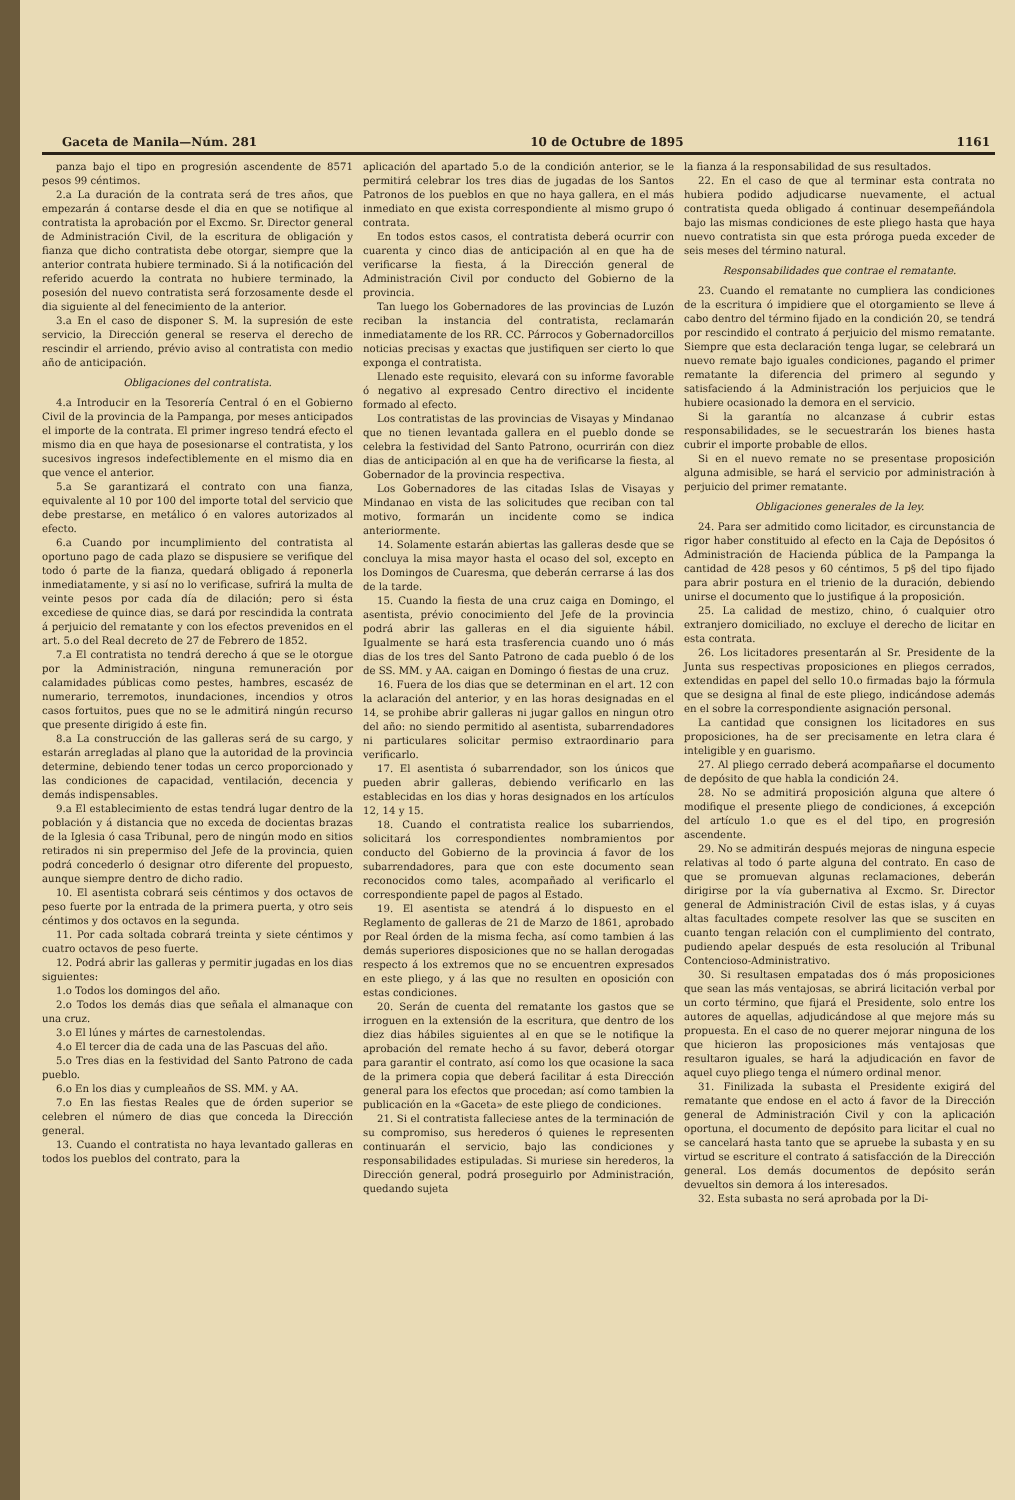Gaceta de Manila—Núm. 281 10 de Octubre de 1895 1161
panza bajo el tipo en progresión ascendente de 8571 pesos 99 céntimos.
2.a La duración de la contrata será de tres años, que empezarán á contarse desde el dia en que se notifique al contratista la aprobación por el Excmo. Sr. Director general de Administración Civil, de la escritura de obligación y fianza que dicho contratista debe otorgar, siempre que la anterior contrata hubiere terminado. Si á la notificación del referido acuerdo la contrata no hubiere terminado, la posesión del nuevo contratista será forzosamente desde el dia siguiente al del fenecimiento de la anterior.
3.a En el caso de disponer S. M. la supresión de este servicio, la Dirección general se reserva el derecho de rescindir el arriendo, prévio aviso al contratista con medio año de anticipación.
Obligaciones del contratista.
4.a Introducir en la Tesorería Central ó en el Gobierno Civil de la provincia de la Pampanga, por meses anticipados el importe de la contrata. El primer ingreso tendrá efecto el mismo dia en que haya de posesionarse el contratista, y los sucesivos ingresos indefectiblemente en el mismo dia en que vence el anterior.
5.a Se garantizará el contrato con una fianza, equivalente al 10 por 100 del importe total del servicio que debe prestarse, en metálico ó en valores autorizados al efecto.
6.a Cuando por incumplimiento del contratista al oportuno pago de cada plazo se dispusiere se verifique del todo ó parte de la fianza, quedará obligado á reponerla inmediatamente, y si así no lo verificase, sufrirá la multa de veinte pesos por cada día de dilación; pero si ésta excediese de quince dias, se dará por rescindida la contrata á perjuicio del rematante y con los efectos prevenidos en el art. 5.o del Real decreto de 27 de Febrero de 1852.
7.a El contratista no tendrá derecho á que se le otorgue por la Administración, ninguna remuneración por calamidades públicas como pestes, hambres, escaséz de numerario, terremotos, inundaciones, incendios y otros casos fortuitos, pues que no se le admitirá ningún recurso que presente dirigido á este fin.
8.a La construcción de las galleras será de su cargo, y estarán arregladas al plano que la autoridad de la provincia determine, debiendo tener todas un cerco proporcionado y las condiciones de capacidad, ventilación, decencia y demás indispensables.
9.a El establecimiento de estas tendrá lugar dentro de la población y á distancia que no exceda de docientas brazas de la Iglesia ó casa Tribunal, pero de ningún modo en sitios retirados ni sin prepermiso del Jefe de la provincia, quien podrá concederlo ó designar otro diferente del propuesto, aunque siempre dentro de dicho radio.
10. El asentista cobrará seis céntimos y dos octavos de peso fuerte por la entrada de la primera puerta, y otro seis céntimos y dos octavos en la segunda.
11. Por cada soltada cobrará treinta y siete céntimos y cuatro octavos de peso fuerte.
12. Podrá abrir las galleras y permitir jugadas en los dias siguientes:
1.o Todos los domingos del año.
2.o Todos los demás dias que señala el almanaque con una cruz.
3.o El lúnes y mártes de carnestolendas.
4.o El tercer dia de cada una de las Pascuas del año.
5.o Tres dias en la festividad del Santo Patrono de cada pueblo.
6.o En los dias y cumpleaños de SS. MM. y AA.
7.o En las fiestas Reales que de órden superior se celebren el número de dias que conceda la Dirección general.
13. Cuando el contratista no haya levantado galleras en todos los pueblos del contrato, para la
aplicación del apartado 5.o de la condición anterior, se le permitirá celebrar los tres dias de jugadas de los Santos Patronos de los pueblos en que no haya gallera, en el más inmediato en que exista correspondiente al mismo grupo ó contrata.
En todos estos casos, el contratista deberá ocurrir con cuarenta y cinco dias de anticipación al en que ha de verificarse la fiesta, á la Dirección general de Administración Civil por conducto del Gobierno de la provincia.
Tan luego los Gobernadores de las provincias de Luzón reciban la instancia del contratista, reclamarán inmediatamente de los RR. CC. Párrocos y Gobernadorcillos noticias precisas y exactas que justifiquen ser cierto lo que exponga el contratista.
Llenado este requisito, elevará con su informe favorable ó negativo al expresado Centro directivo el incidente formado al efecto.
Los contratistas de las provincias de Visayas y Mindanao que no tienen levantada gallera en el pueblo donde se celebra la festividad del Santo Patrono, ocurrirán con diez dias de anticipación al en que ha de verificarse la fiesta, al Gobernador de la provincia respectiva.
Los Gobernadores de las citadas Islas de Visayas y Mindanao en vista de las solicitudes que reciban con tal motivo, formarán un incidente como se indica anteriormente.
14. Solamente estarán abiertas las galleras desde que se concluya la misa mayor hasta el ocaso del sol, excepto en los Domingos de Cuaresma, que deberán cerrarse á las dos de la tarde.
15. Cuando la fiesta de una cruz caiga en Domingo, el asentista, prévio conocimiento del Jefe de la provincia podrá abrir las galleras en el dia siguiente hábil. Igualmente se hará esta trasferencia cuando uno ó más dias de los tres del Santo Patrono de cada pueblo ó de los de SS. MM. y AA. caigan en Domingo ó fiestas de una cruz.
16. Fuera de los dias que se determinan en el art. 12 con la aclaración del anterior, y en las horas designadas en el 14, se prohibe abrir galleras ni jugar gallos en ningun otro del año: no siendo permitido al asentista, subarrendadores ni particulares solicitar permiso extraordinario para verificarlo.
17. El asentista ó subarrendador, son los únicos que pueden abrir galleras, debiendo verificarlo en las establecidas en los dias y horas designados en los artículos 12, 14 y 15.
18. Cuando el contratista realice los subarriendos, solicitará los correspondientes nombramientos por conducto del Gobierno de la provincia á favor de los subarrendadores, para que con este documento sean reconocidos como tales, acompañado al verificarlo el correspondiente papel de pagos al Estado.
19. El asentista se atendrá á lo dispuesto en el Reglamento de galleras de 21 de Marzo de 1861, aprobado por Real órden de la misma fecha, así como tambien á las demás superiores disposiciones que no se hallan derogadas respecto á los extremos que no se encuentren expresados en este pliego, y á las que no resulten en oposición con estas condiciones.
20. Serán de cuenta del rematante los gastos que se irroguen en la extensión de la escritura, que dentro de los diez dias hábiles siguientes al en que se le notifique la aprobación del remate hecho á su favor, deberá otorgar para garantir el contrato, así como los que ocasione la saca de la primera copia que deberá facilitar á esta Dirección general para los efectos que procedan; así como tambien la publicación en la «Gaceta» de este pliego de condiciones.
21. Si el contratista falleciese antes de la terminación de su compromiso, sus herederos ó quienes le representen continuarán el servicio, bajo las condiciones y responsabilidades estipuladas. Si muriese sin herederos, la Dirección general, podrá proseguirlo por Administración, quedando sujeta
la fianza á la responsabilidad de sus resultados.
22. En el caso de que al terminar esta contrata no hubiera podido adjudicarse nuevamente, el actual contratista queda obligado á continuar desempeñándola bajo las mismas condiciones de este pliego hasta que haya nuevo contratista sin que esta próroga pueda exceder de seis meses del término natural.
Responsabilidades que contrae el rematante.
23. Cuando el rematante no cumpliera las condiciones de la escritura ó impidiere que el otorgamiento se lleve á cabo dentro del término fijado en la condición 20, se tendrá por rescindido el contrato á perjuicio del mismo rematante. Siempre que esta declaración tenga lugar, se celebrará un nuevo remate bajo iguales condiciones, pagando el primer rematante la diferencia del primero al segundo y satisfaciendo á la Administración los perjuicios que le hubiere ocasionado la demora en el servicio.
Si la garantía no alcanzase á cubrir estas responsabilidades, se le secuestrarán los bienes hasta cubrir el importe probable de ellos.
Si en el nuevo remate no se presentase proposición alguna admisible, se hará el servicio por administración à perjuicio del primer rematante.
Obligaciones generales de la ley.
24. Para ser admitido como licitador, es circunstancia de rigor haber constituido al efecto en la Caja de Depósitos ó Administración de Hacienda pública de la Pampanga la cantidad de 428 pesos y 60 céntimos, 5 p§ del tipo fijado para abrir postura en el trienio de la duración, debiendo unirse el documento que lo justifique á la proposición.
25. La calidad de mestizo, chino, ó cualquier otro extranjero domiciliado, no excluye el derecho de licitar en esta contrata.
26. Los licitadores presentarán al Sr. Presidente de la Junta sus respectivas proposiciones en pliegos cerrados, extendidas en papel del sello 10.o firmadas bajo la fórmula que se designa al final de este pliego, indicándose además en el sobre la correspondiente asignación personal.
La cantidad que consignen los licitadores en sus proposiciones, ha de ser precisamente en letra clara é inteligible y en guarismo.
27. Al pliego cerrado deberá acompañarse el documento de depósito de que habla la condición 24.
28. No se admitirá proposición alguna que altere ó modifique el presente pliego de condiciones, á excepción del artículo 1.o que es el del tipo, en progresión ascendente.
29. No se admitirán después mejoras de ninguna especie relativas al todo ó parte alguna del contrato. En caso de que se promuevan algunas reclamaciones, deberán dirigirse por la vía gubernativa al Excmo. Sr. Director general de Administración Civil de estas islas, y á cuyas altas facultades compete resolver las que se susciten en cuanto tengan relación con el cumplimiento del contrato, pudiendo apelar después de esta resolución al Tribunal Contencioso-Administrativo.
30. Si resultasen empatadas dos ó más proposiciones que sean las más ventajosas, se abrirá licitación verbal por un corto término, que fijará el Presidente, solo entre los autores de aquellas, adjudicándose al que mejore más su propuesta. En el caso de no querer mejorar ninguna de los que hicieron las proposiciones más ventajosas que resultaron iguales, se hará la adjudicación en favor de aquel cuyo pliego tenga el número ordinal menor.
31. Finilizada la subasta el Presidente exigirá del rematante que endose en el acto á favor de la Dirección general de Administración Civil y con la aplicación oportuna, el documento de depósito para licitar el cual no se cancelará hasta tanto que se apruebe la subasta y en su virtud se escriture el contrato á satisfacción de la Dirección general. Los demás documentos de depósito serán devueltos sin demora á los interesados.
32. Esta subasta no será aprobada por la Di-